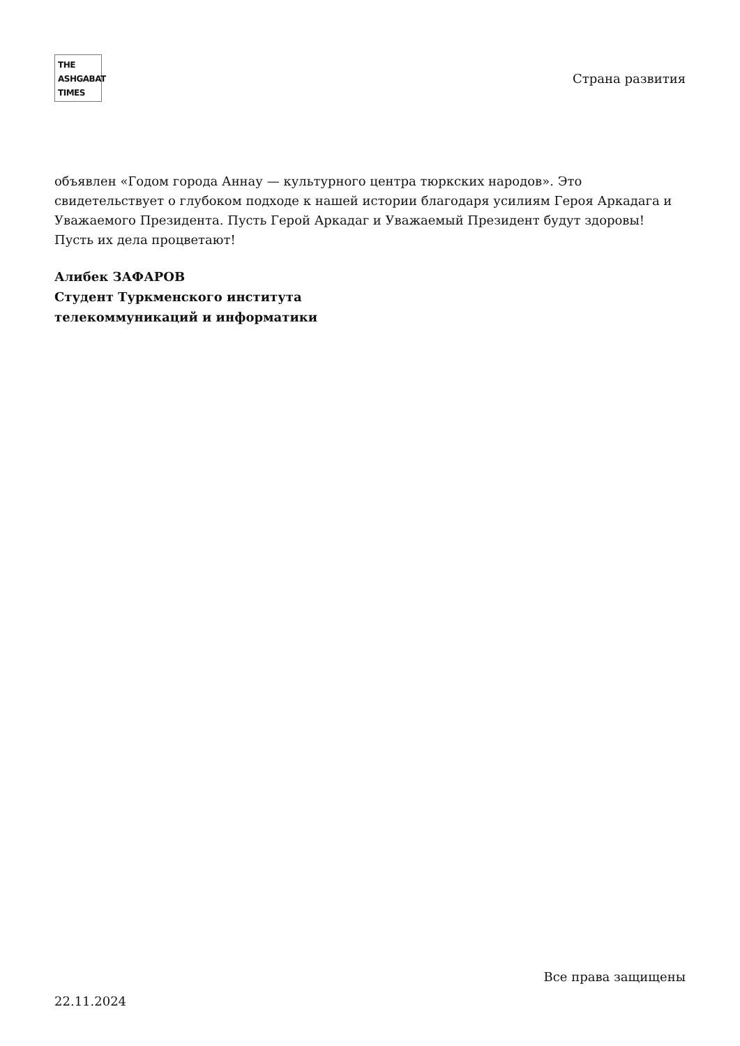THE
ASHGABAT
TIMES
Страна развития
объявлен «Годом города Аннау — культурного центра тюркских народов». Это свидетельствует о глубоком подходе к нашей истории благодаря усилиям Героя Аркадага и Уважаемого Президента. Пусть Герой Аркадаг и Уважаемый Президент будут здоровы! Пусть их дела процветают!
Алибек ЗАФАРОВ
Студент Туркменского института
телекоммуникаций и информатики
Все права защищены
22.11.2024